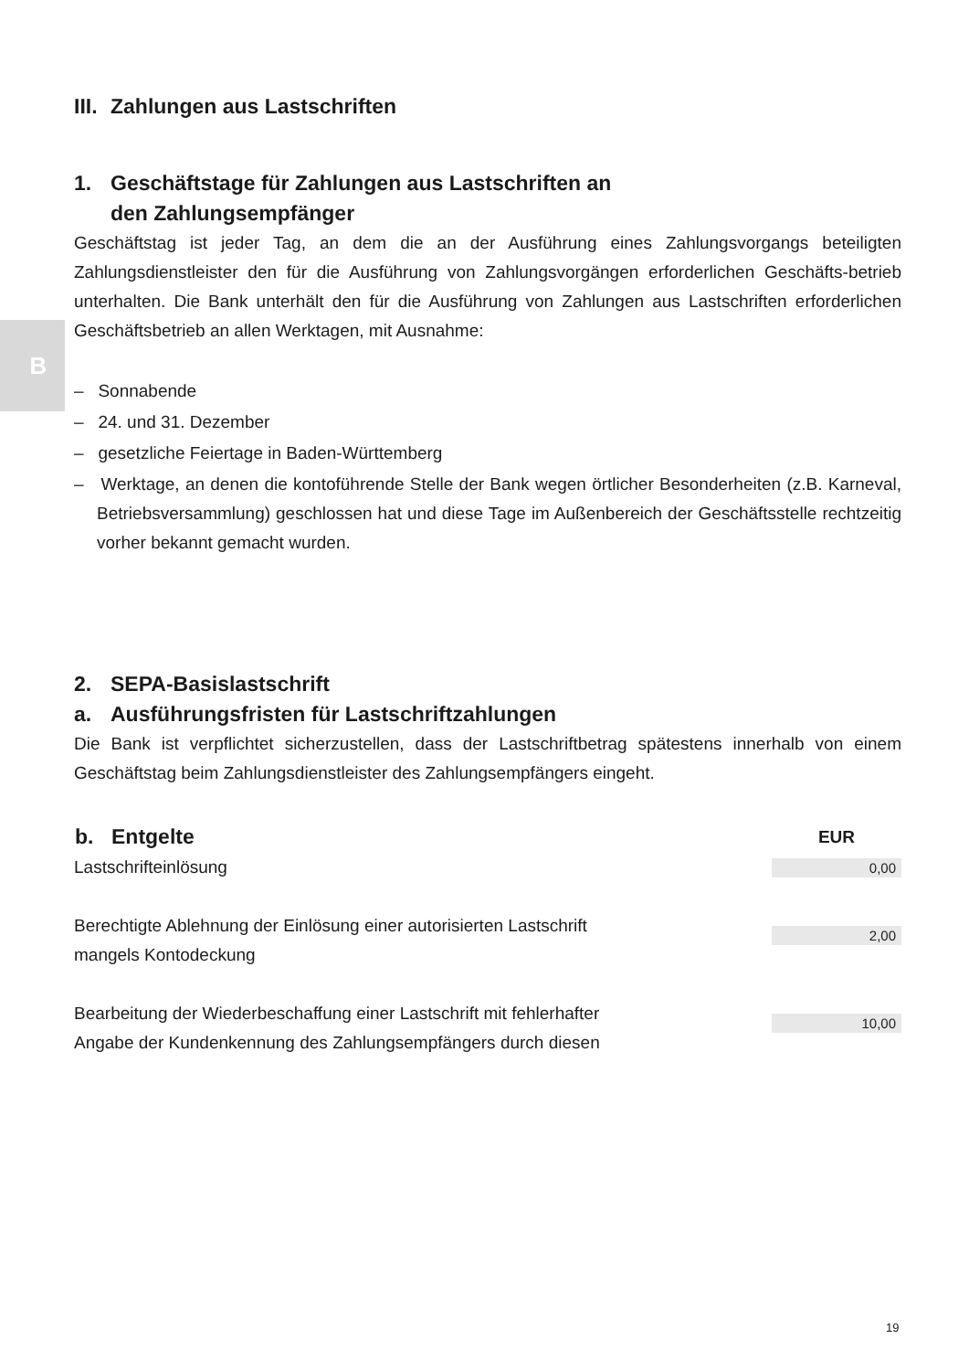B
III. Zahlungen aus Lastschriften
1. Geschäftstage für Zahlungen aus Lastschriften an
den Zahlungsempfänger
Geschäftstag ist jeder Tag, an dem die an der Ausführung eines Zahlungsvorgangs beteiligten Zahlungsdienstleister den für die Ausführung von Zahlungsvorgängen erforderlichen Geschäfts-betrieb unterhalten. Die Bank unterhält den für die Ausführung von Zahlungen aus Lastschriften erforderlichen Geschäftsbetrieb an allen Werktagen, mit Ausnahme:
– Sonnabende
– 24. und 31. Dezember
– gesetzliche Feiertage in Baden-Württemberg
– Werktage, an denen die kontoführende Stelle der Bank wegen örtlicher Besonderheiten (z.B. Karneval, Betriebsversammlung) geschlossen hat und diese Tage im Außenbereich der Geschäftsstelle rechtzeitig vorher bekannt gemacht wurden.
2. SEPA-Basislastschrift
a. Ausführungsfristen für Lastschriftzahlungen
Die Bank ist verpflichtet sicherzustellen, dass der Lastschriftbetrag spätestens innerhalb von einem Geschäftstag beim Zahlungsdienstleister des Zahlungsempfängers eingeht.
| b. Entgelte | EUR |
| --- | --- |
| Lastschrifteinlösung | 0,00 |
| Berechtigte Ablehnung der Einlösung einer autorisierten Lastschrift mangels Kontodeckung | 2,00 |
| Bearbeitung der Wiederbeschaffung einer Lastschrift mit fehlerhafter Angabe der Kundenkennung des Zahlungsempfängers durch diesen | 10,00 |
19